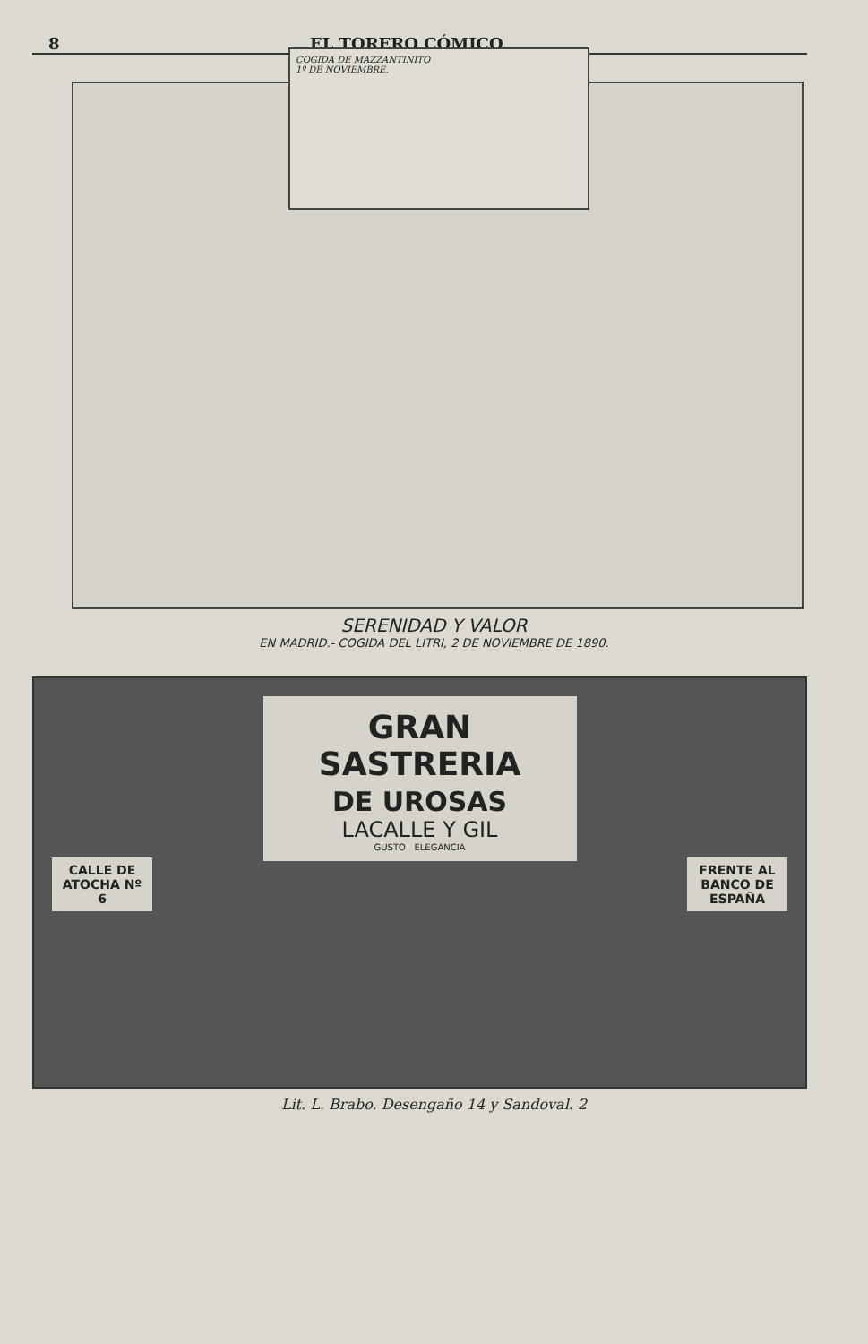8 EL TORERO CÓMICO
COGIDA DE MAZZANTINITO
1º DE NOVIEMBRE.
SERENIDAD Y VALOR
EN MADRID.- COGIDA DEL LITRI, 2 DE NOVIEMBRE DE 1890.
CALLE DE ATOCHA Nº 6
GRAN SASTRERIA
DE UROSAS
LACALLE Y GIL
GUSTO ELEGANCIA
FRENTE AL BANCO DE ESPAÑA
Lit. L. Brabo. Desengaño 14 y Sandoval. 2